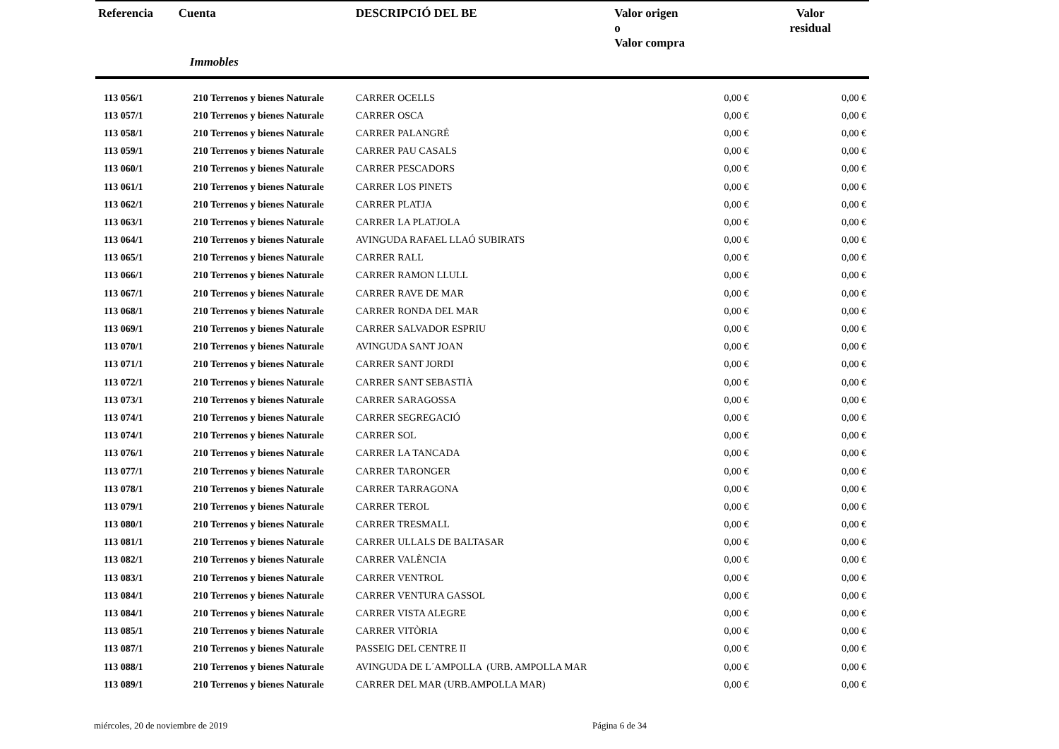| Referencia | Cuenta | DESCRIPCIÓ DEL BE | Valor origen o Valor compra | Valor residual |
| --- | --- | --- | --- | --- |
| | Immobles | | | |
| 113 056/1 | 210 Terrenos y bienes Naturale | CARRER OCELLS | 0,00 € | 0,00 € |
| 113 057/1 | 210 Terrenos y bienes Naturale | CARRER OSCA | 0,00 € | 0,00 € |
| 113 058/1 | 210 Terrenos y bienes Naturale | CARRER PALANGRÉ | 0,00 € | 0,00 € |
| 113 059/1 | 210 Terrenos y bienes Naturale | CARRER PAU CASALS | 0,00 € | 0,00 € |
| 113 060/1 | 210 Terrenos y bienes Naturale | CARRER PESCADORS | 0,00 € | 0,00 € |
| 113 061/1 | 210 Terrenos y bienes Naturale | CARRER LOS PINETS | 0,00 € | 0,00 € |
| 113 062/1 | 210 Terrenos y bienes Naturale | CARRER PLATJA | 0,00 € | 0,00 € |
| 113 063/1 | 210 Terrenos y bienes Naturale | CARRER LA PLATJOLA | 0,00 € | 0,00 € |
| 113 064/1 | 210 Terrenos y bienes Naturale | AVINGUDA RAFAEL LLAÓ SUBIRATS | 0,00 € | 0,00 € |
| 113 065/1 | 210 Terrenos y bienes Naturale | CARRER RALL | 0,00 € | 0,00 € |
| 113 066/1 | 210 Terrenos y bienes Naturale | CARRER RAMON LLULL | 0,00 € | 0,00 € |
| 113 067/1 | 210 Terrenos y bienes Naturale | CARRER RAVE DE MAR | 0,00 € | 0,00 € |
| 113 068/1 | 210 Terrenos y bienes Naturale | CARRER RONDA DEL MAR | 0,00 € | 0,00 € |
| 113 069/1 | 210 Terrenos y bienes Naturale | CARRER SALVADOR ESPRIU | 0,00 € | 0,00 € |
| 113 070/1 | 210 Terrenos y bienes Naturale | AVINGUDA SANT JOAN | 0,00 € | 0,00 € |
| 113 071/1 | 210 Terrenos y bienes Naturale | CARRER SANT JORDI | 0,00 € | 0,00 € |
| 113 072/1 | 210 Terrenos y bienes Naturale | CARRER SANT SEBASTIÀ | 0,00 € | 0,00 € |
| 113 073/1 | 210 Terrenos y bienes Naturale | CARRER SARAGOSSA | 0,00 € | 0,00 € |
| 113 074/1 | 210 Terrenos y bienes Naturale | CARRER SEGREGACIÓ | 0,00 € | 0,00 € |
| 113 074/1 | 210 Terrenos y bienes Naturale | CARRER SOL | 0,00 € | 0,00 € |
| 113 076/1 | 210 Terrenos y bienes Naturale | CARRER LA TANCADA | 0,00 € | 0,00 € |
| 113 077/1 | 210 Terrenos y bienes Naturale | CARRER TARONGER | 0,00 € | 0,00 € |
| 113 078/1 | 210 Terrenos y bienes Naturale | CARRER TARRAGONA | 0,00 € | 0,00 € |
| 113 079/1 | 210 Terrenos y bienes Naturale | CARRER TEROL | 0,00 € | 0,00 € |
| 113 080/1 | 210 Terrenos y bienes Naturale | CARRER TRESMALL | 0,00 € | 0,00 € |
| 113 081/1 | 210 Terrenos y bienes Naturale | CARRER ULLALS DE BALTASAR | 0,00 € | 0,00 € |
| 113 082/1 | 210 Terrenos y bienes Naturale | CARRER VALÈNCIA | 0,00 € | 0,00 € |
| 113 083/1 | 210 Terrenos y bienes Naturale | CARRER VENTROL | 0,00 € | 0,00 € |
| 113 084/1 | 210 Terrenos y bienes Naturale | CARRER VENTURA GASSOL | 0,00 € | 0,00 € |
| 113 084/1 | 210 Terrenos y bienes Naturale | CARRER VISTA ALEGRE | 0,00 € | 0,00 € |
| 113 085/1 | 210 Terrenos y bienes Naturale | CARRER VITÒRIA | 0,00 € | 0,00 € |
| 113 087/1 | 210 Terrenos y bienes Naturale | PASSEIG DEL CENTRE II | 0,00 € | 0,00 € |
| 113 088/1 | 210 Terrenos y bienes Naturale | AVINGUDA DE L´AMPOLLA (URB. AMPOLLA MAR | 0,00 € | 0,00 € |
| 113 089/1 | 210 Terrenos y bienes Naturale | CARRER DEL MAR (URB.AMPOLLA MAR) | 0,00 € | 0,00 € |
miércoles, 20 de noviembre de 2019 Página 6 de 34